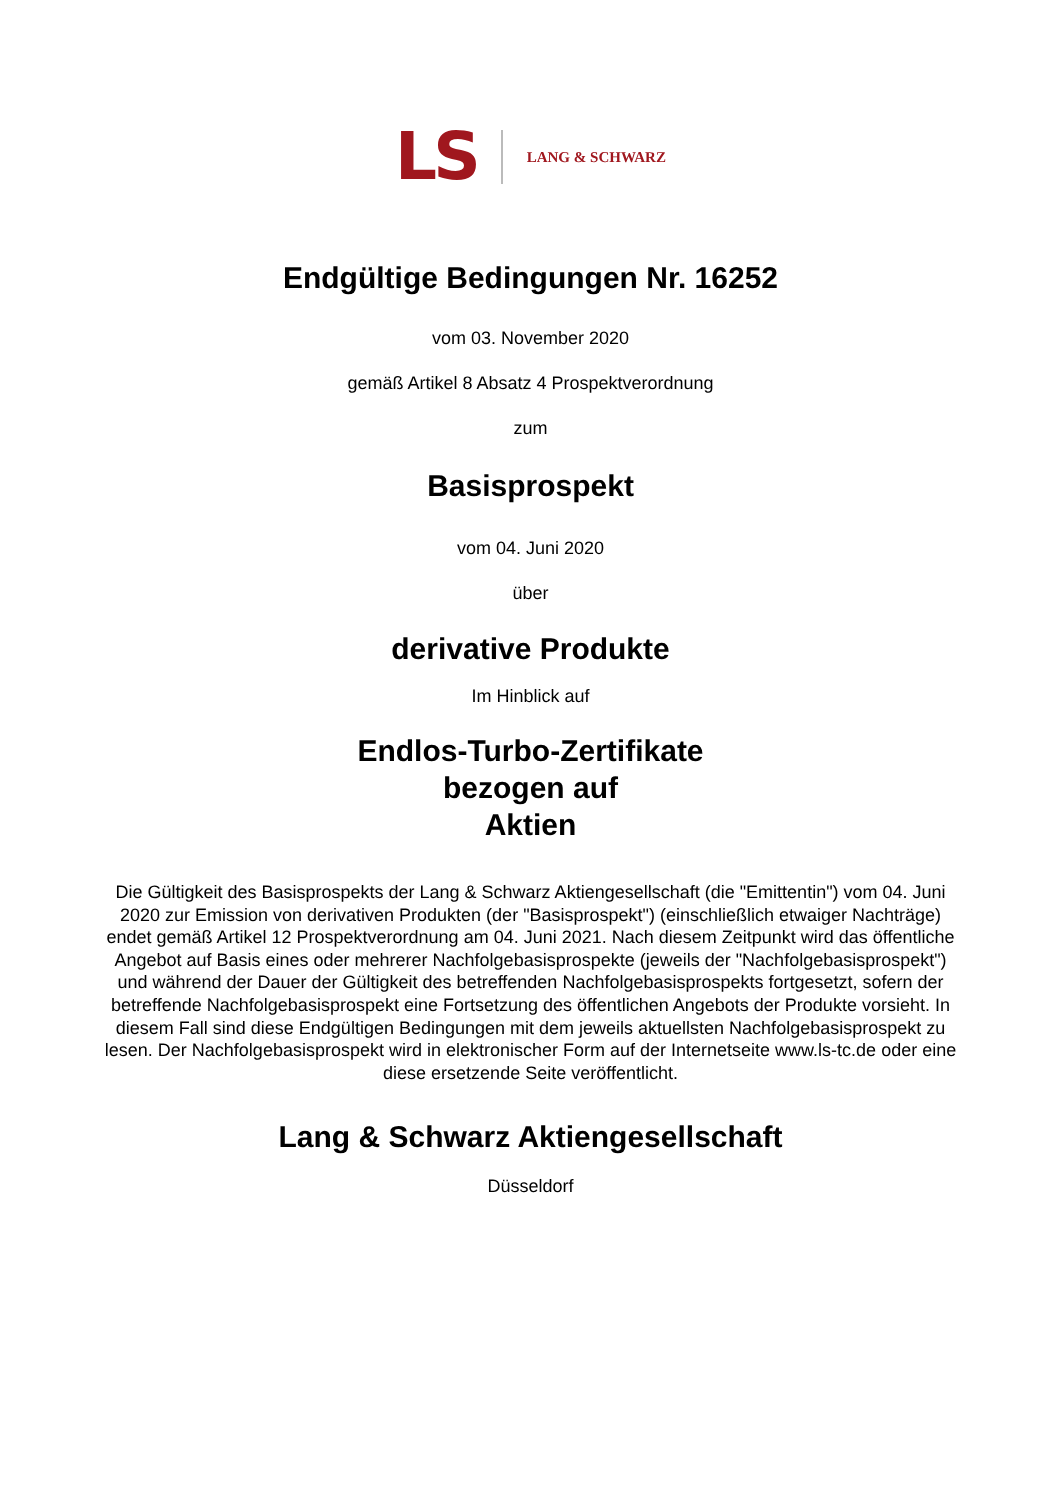LS LANG & SCHWARZ
Endgültige Bedingungen Nr. 16252
vom 03. November 2020
gemäß Artikel 8 Absatz 4 Prospektverordnung
zum
Basisprospekt
vom 04. Juni 2020
über
derivative Produkte
Im Hinblick auf
Endlos-Turbo-Zertifikate
bezogen auf
Aktien
Die Gültigkeit des Basisprospekts der Lang & Schwarz Aktiengesellschaft (die "Emittentin") vom 04. Juni 2020 zur Emission von derivativen Produkten (der "Basisprospekt") (einschließlich etwaiger Nachträge) endet gemäß Artikel 12 Prospektverordnung am 04. Juni 2021. Nach diesem Zeitpunkt wird das öffentliche Angebot auf Basis eines oder mehrerer Nachfolgebasisprospekte (jeweils der "Nachfolgebasisprospekt") und während der Dauer der Gültigkeit des betreffenden Nachfolgebasisprospekts fortgesetzt, sofern der betreffende Nachfolgebasisprospekt eine Fortsetzung des öffentlichen Angebots der Produkte vorsieht. In diesem Fall sind diese Endgültigen Bedingungen mit dem jeweils aktuellsten Nachfolgebasisprospekt zu lesen. Der Nachfolgebasisprospekt wird in elektronischer Form auf der Internetseite www.ls-tc.de oder eine diese ersetzende Seite veröffentlicht.
Lang & Schwarz Aktiengesellschaft
Düsseldorf